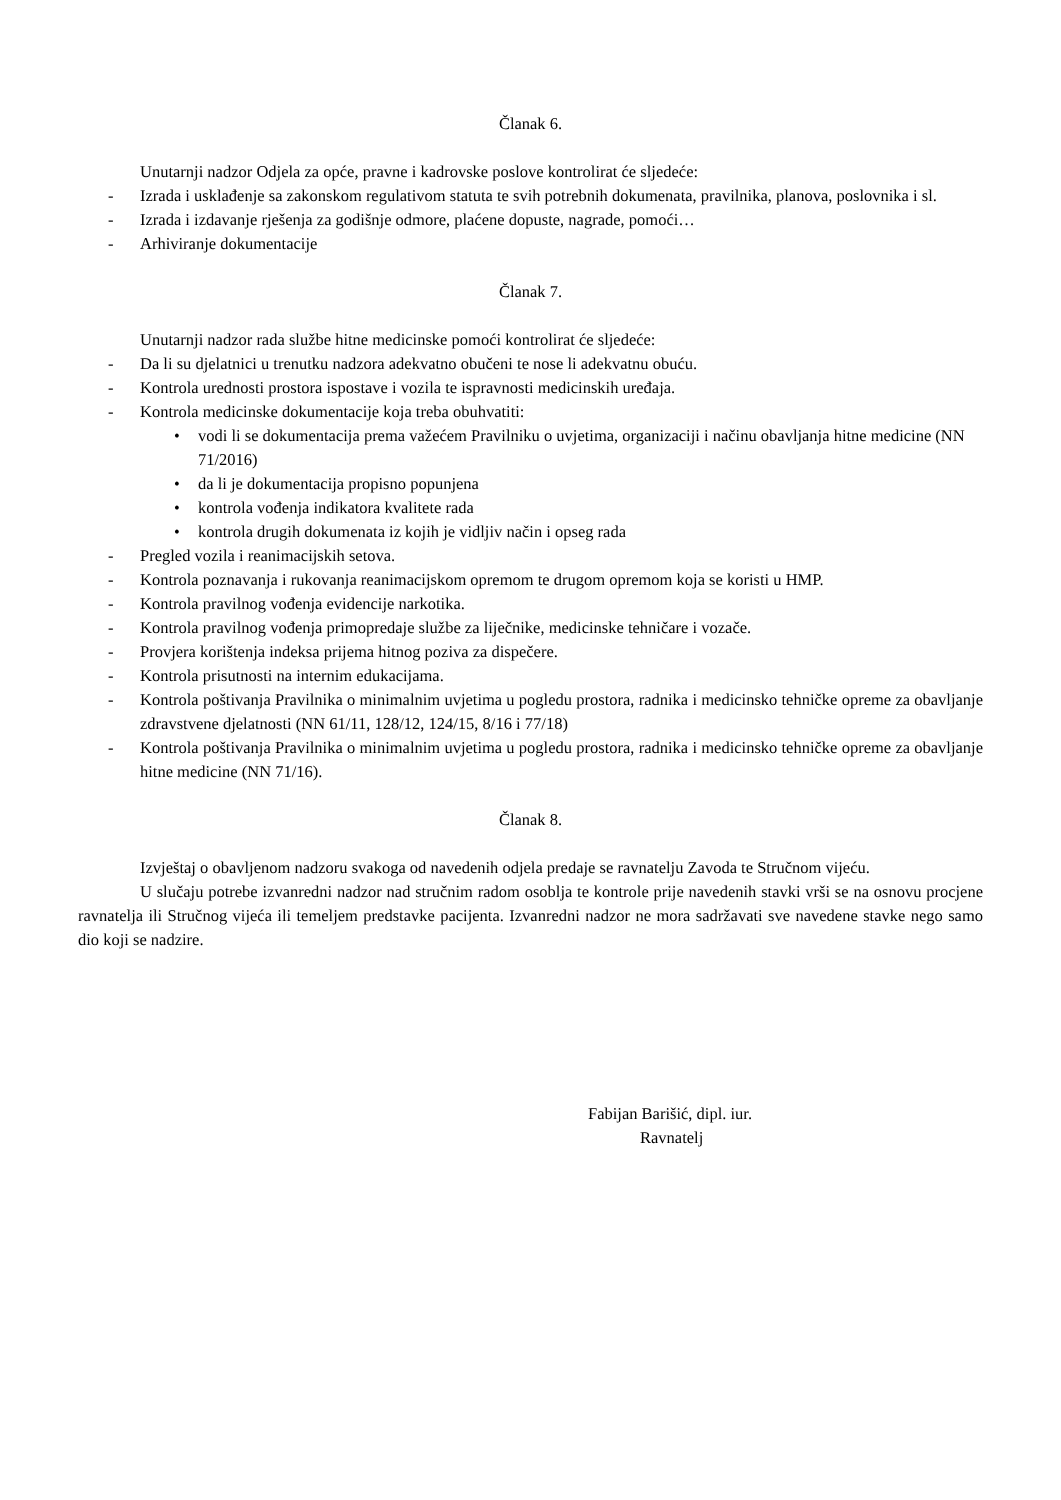Članak 6.
Unutarnji nadzor Odjela za opće, pravne i kadrovske poslove kontrolirat će sljedeće:
- Izrada i usklađenje sa zakonskom regulativom statuta te svih potrebnih dokumenata, pravilnika, planova, poslovnika i sl.
- Izrada i izdavanje rješenja za godišnje odmore, plaćene dopuste, nagrade, pomoći…
- Arhiviranje dokumentacije
Članak 7.
Unutarnji nadzor rada službe hitne medicinske pomoći kontrolirat će sljedeće:
- Da li su djelatnici u trenutku nadzora adekvatno obučeni te nose li adekvatnu obuću.
- Kontrola urednosti prostora ispostave i vozila te ispravnosti medicinskih uređaja.
- Kontrola medicinske dokumentacije koja treba obuhvatiti:
• vodi li se dokumentacija prema važećem Pravilniku o uvjetima, organizaciji i načinu obavljanja hitne medicine (NN 71/2016)
• da li je dokumentacija propisno popunjena
• kontrola vođenja indikatora kvalitete rada
• kontrola drugih dokumenata iz kojih je vidljiv način i opseg rada
- Pregled vozila i reanimacijskih setova.
- Kontrola poznavanja i rukovanja reanimacijskom opremom te drugom opremom koja se koristi u HMP.
- Kontrola pravilnog vođenja evidencije narkotika.
- Kontrola pravilnog vođenja primopredaje službe za liječnike, medicinske tehničare i vozače.
- Provjera korištenja indeksa prijema hitnog poziva za dispečere.
- Kontrola prisutnosti na internim edukacijama.
- Kontrola poštivanja Pravilnika o minimalnim uvjetima u pogledu prostora, radnika i medicinsko tehničke opreme za obavljanje zdravstvene djelatnosti (NN 61/11, 128/12, 124/15, 8/16 i 77/18)
- Kontrola poštivanja Pravilnika o minimalnim uvjetima u pogledu prostora, radnika i medicinsko tehničke opreme za obavljanje hitne medicine (NN 71/16).
Članak 8.
Izvještaj o obavljenom nadzoru svakoga od navedenih odjela predaje se ravnatelju Zavoda te Stručnom vijeću.
U slučaju potrebe izvanredni nadzor nad stručnim radom osoblja te kontrole prije navedenih stavki vrši se na osnovu procjene ravnatelja ili Stručnog vijeća ili temeljem predstavke pacijenta. Izvanredni nadzor ne mora sadržavati sve navedene stavke nego samo dio koji se nadzire.
Fabijan Barišić, dipl. iur.
Ravnatelj